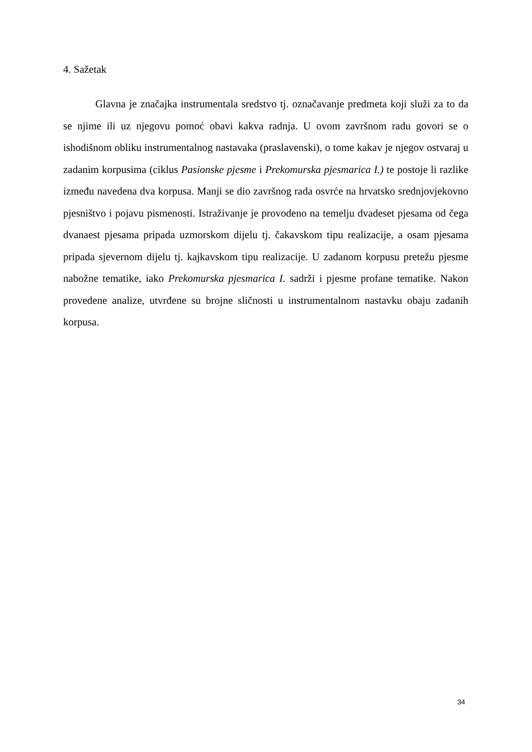4. Sažetak
Glavna je značajka instrumentala sredstvo tj. označavanje predmeta koji služi za to da se njime ili uz njegovu pomoć obavi kakva radnja. U ovom završnom radu govori se o ishodišnom obliku instrumentalnog nastavaka (praslavenski), o tome kakav je njegov ostvaraj u zadanim korpusima (ciklus Pasionske pjesme i Prekomurska pjesmarica I.) te postoje li razlike između navedena dva korpusa. Manji se dio završnog rada osvrće na hrvatsko srednjovjekovno pjesništvo i pojavu pismenosti. Istraživanje je provodeno na temelju dvadeset pjesama od čega dvanaest pjesama pripada uzmorskom dijelu tj. čakavskom tipu realizacije, a osam pjesama pripada sjevernom dijelu tj. kajkavskom tipu realizacije. U zadanom korpusu pretežu pjesme nabožne tematike, iako Prekomurska pjesmarica I. sadrži i pjesme profane tematike. Nakon provedene analize, utvrđene su brojne sličnosti u instrumentalnom nastavku obaju zadanih korpusa.
34